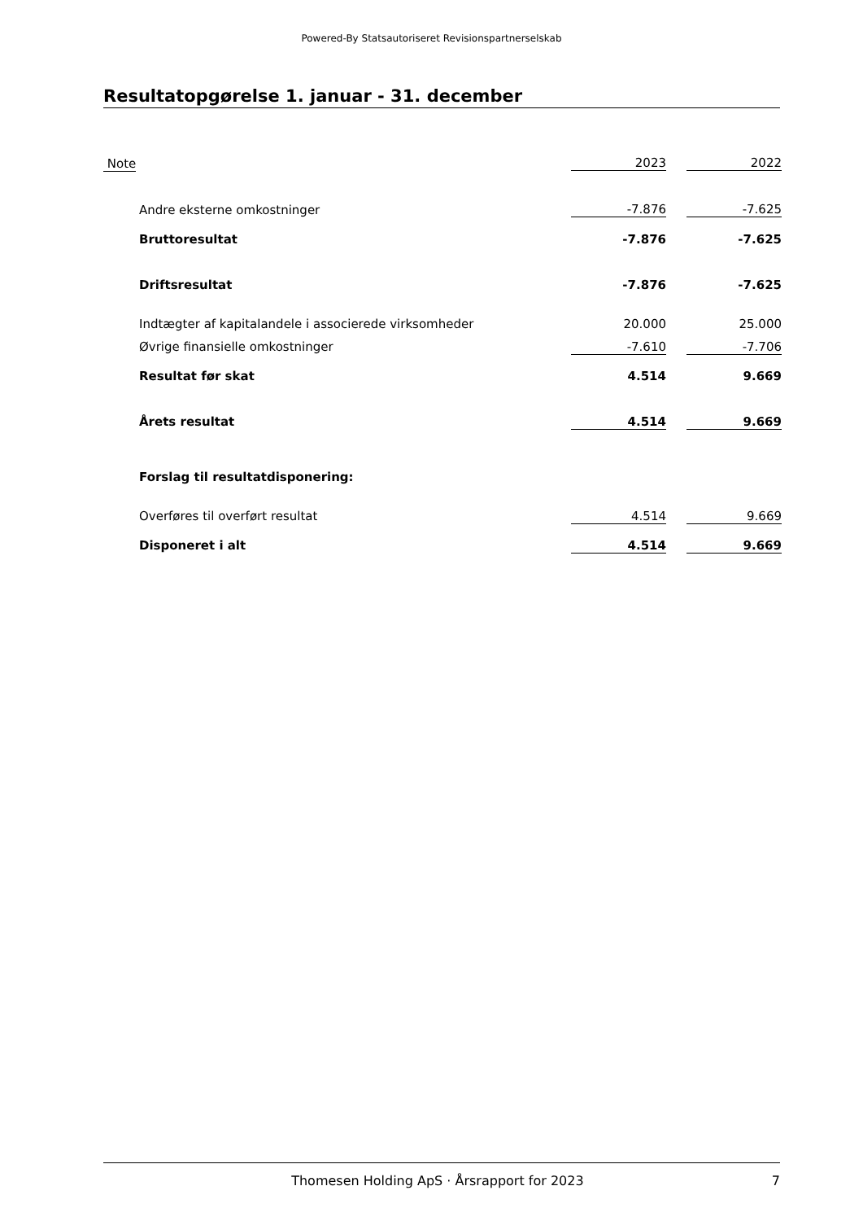Powered-By Statsautoriseret Revisionspartnerselskab
Resultatopgørelse 1. januar - 31. december
| Note | | 2023 | | 2022 |
| | Andre eksterne omkostninger | -7.876 | | -7.625 |
| | Bruttoresultat | -7.876 | | -7.625 |
| | Driftsresultat | -7.876 | | -7.625 |
| | Indtægter af kapitalandele i associerede virksomheder | 20.000 | | 25.000 |
| | Øvrige finansielle omkostninger | -7.610 | | -7.706 |
| | Resultat før skat | 4.514 | | 9.669 |
| | Årets resultat | 4.514 | | 9.669 |
| | Forslag til resultatdisponering: | | | |
| | Overføres til overført resultat | 4.514 | | 9.669 |
| | Disponeret i alt | 4.514 | | 9.669 |
Thomesen Holding ApS · Årsrapport for 2023 7